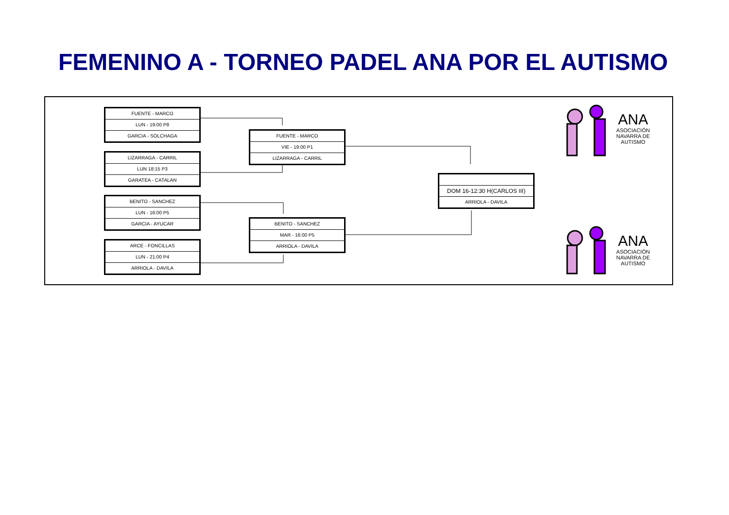FEMENINO A - TORNEO PADEL ANA POR EL AUTISMO
FUENTE - MARCO
LUN - 19:00 P8
GARCIA - SOLCHAGA
LIZARRAGA - CARRIL
LUN 18:15 P3
GARATEA - CATALAN
BENITO - SANCHEZ
LUN - 16:00 P5
GARCIA - AYUCAR
ARCE - FONCILLAS
LUN - 21:00 P4
ARRIOLA - DAVILA
FUENTE - MARCO
VIE - 19:00 P1
LIZARRAGA - CARRIL
BENITO - SANCHEZ
MAR - 16:00 P5
ARRIOLA - DAVILA
DOM 16-12:30 H(CARLOS III)
ARRIOLA - DAVILA
ANA
ASOCIACIÓN
NAVARRA DE
AUTISMO
ANA
ASOCIACIÓN
NAVARRA DE
AUTISMO